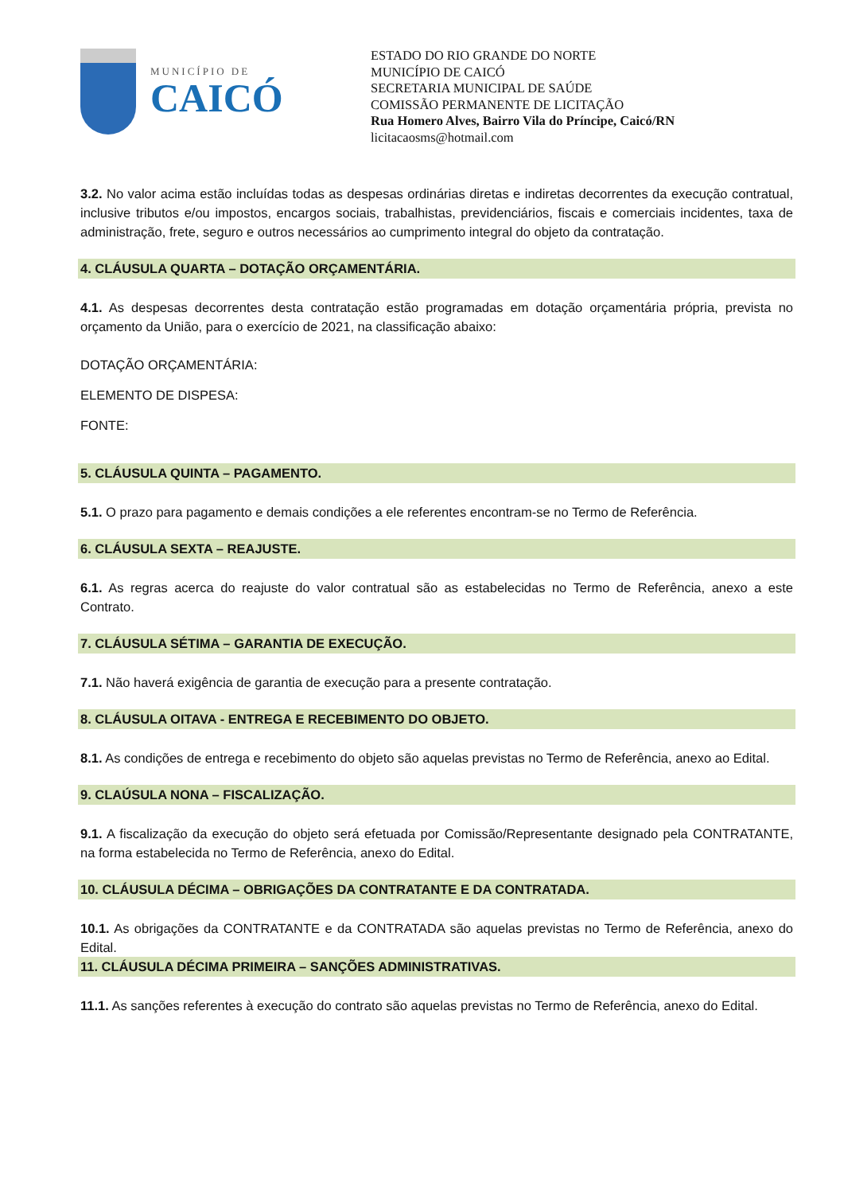MUNICÍPIO DE
CAICÓ
ESTADO DO RIO GRANDE DO NORTE
MUNICÍPIO DE CAICÓ
SECRETARIA MUNICIPAL DE SAÚDE
COMISSÃO PERMANENTE DE LICITAÇÃO
Rua Homero Alves, Bairro Vila do Príncipe, Caicó/RN
licitacaosms@hotmail.com
3.2. No valor acima estão incluídas todas as despesas ordinárias diretas e indiretas decorrentes da execução contratual, inclusive tributos e/ou impostos, encargos sociais, trabalhistas, previdenciários, fiscais e comerciais incidentes, taxa de administração, frete, seguro e outros necessários ao cumprimento integral do objeto da contratação.
4. CLÁUSULA QUARTA – DOTAÇÃO ORÇAMENTÁRIA.
4.1. As despesas decorrentes desta contratação estão programadas em dotação orçamentária própria, prevista no orçamento da União, para o exercício de 2021, na classificação abaixo:
DOTAÇÃO ORÇAMENTÁRIA:
ELEMENTO DE DISPESA:
FONTE:
5. CLÁUSULA QUINTA – PAGAMENTO.
5.1. O prazo para pagamento e demais condições a ele referentes encontram-se no Termo de Referência.
6. CLÁUSULA SEXTA – REAJUSTE.
6.1. As regras acerca do reajuste do valor contratual são as estabelecidas no Termo de Referência, anexo a este Contrato.
7. CLÁUSULA SÉTIMA – GARANTIA DE EXECUÇÃO.
7.1. Não haverá exigência de garantia de execução para a presente contratação.
8. CLÁUSULA OITAVA - ENTREGA E RECEBIMENTO DO OBJETO.
8.1. As condições de entrega e recebimento do objeto são aquelas previstas no Termo de Referência, anexo ao Edital.
9. CLAÚSULA NONA – FISCALIZAÇÃO.
9.1. A fiscalização da execução do objeto será efetuada por Comissão/Representante designado pela CONTRATANTE, na forma estabelecida no Termo de Referência, anexo do Edital.
10. CLÁUSULA DÉCIMA – OBRIGAÇÕES DA CONTRATANTE E DA CONTRATADA.
10.1. As obrigações da CONTRATANTE e da CONTRATADA são aquelas previstas no Termo de Referência, anexo do Edital.
11. CLÁUSULA DÉCIMA PRIMEIRA – SANÇÕES ADMINISTRATIVAS.
11.1. As sanções referentes à execução do contrato são aquelas previstas no Termo de Referência, anexo do Edital.